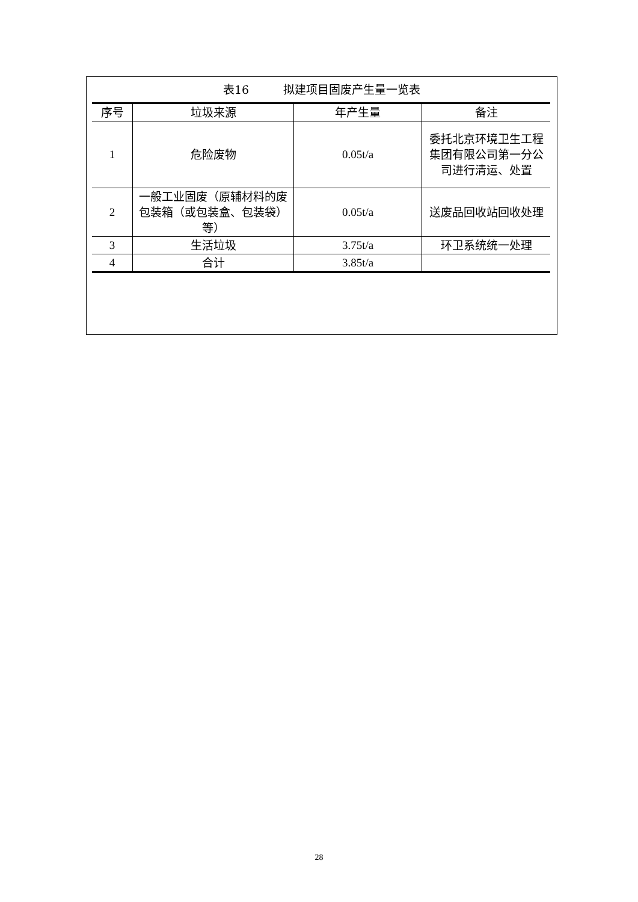表16　　　拟建项目固废产生量一览表
| 序号 | 垃圾来源 | 年产生量 | 备注 |
| --- | --- | --- | --- |
| 1 | 危险废物 | 0.05t/a | 委托北京环境卫生工程集团有限公司第一分公司进行清运、处置 |
| 2 | 一般工业固废（原辅材料的废包装箱（或包装盒、包装袋）等） | 0.05t/a | 送废品回收站回收处理 |
| 3 | 生活垃圾 | 3.75t/a | 环卫系统统一处理 |
| 4 | 合计 | 3.85t/a | |
28